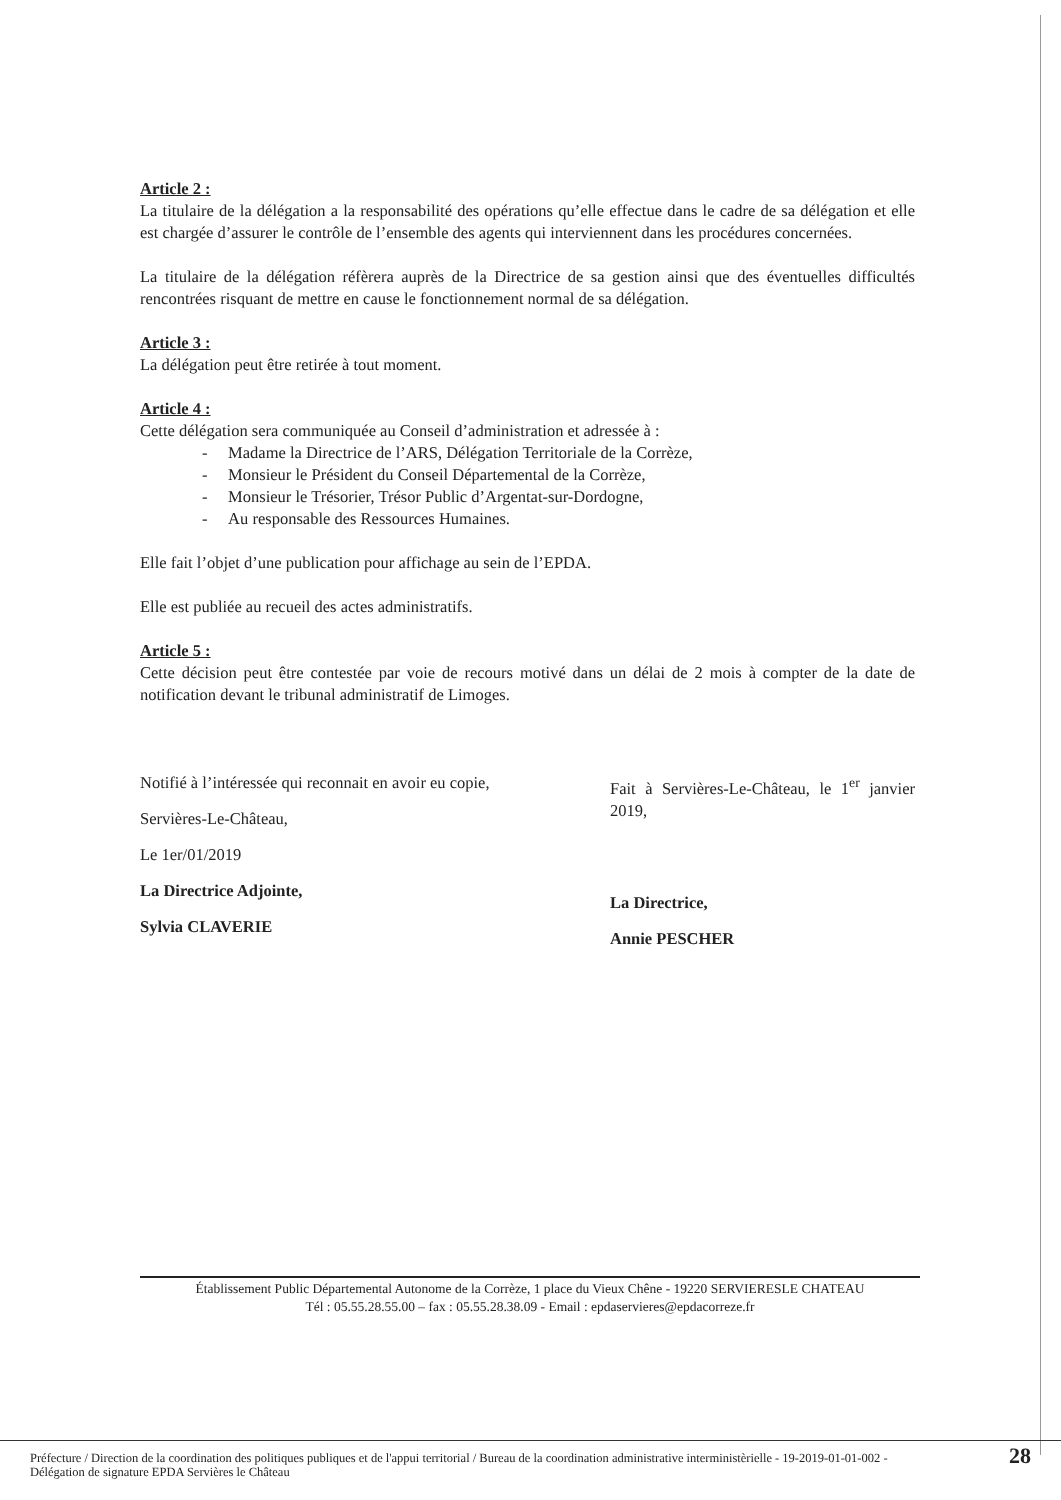Article 2 :
La titulaire de la délégation a la responsabilité des opérations qu’elle effectue dans le cadre de sa délégation et elle est chargée d’assurer le contrôle de l’ensemble des agents qui interviennent dans les procédures concernées.
La titulaire de la délégation réfèrera auprès de la Directrice de sa gestion ainsi que des éventuelles difficultés rencontrées risquant de mettre en cause le fonctionnement normal de sa délégation.
Article 3 :
La délégation peut être retirée à tout moment.
Article 4 :
Cette délégation sera communiquée au Conseil d’administration et adressée à :
- Madame la Directrice de l’ARS, Délégation Territoriale de la Corrèze,
- Monsieur le Président du Conseil Départemental de la Corrèze,
- Monsieur le Trésorier, Trésor Public d’Argentat-sur-Dordogne,
- Au responsable des Ressources Humaines.
Elle fait l’objet d’une publication pour affichage au sein de l’EPDA.
Elle est publiée au recueil des actes administratifs.
Article 5 :
Cette décision peut être contestée par voie de recours motivé dans un délai de 2 mois à compter de la date de notification devant le tribunal administratif de Limoges.
Notifié à l’intéressée qui reconnait en avoir eu copie,
Servières-Le-Château,
Le 1er/01/2019
La Directrice Adjointe,
Sylvia CLAVERIE
Fait à Servières-Le-Château, le 1<sup>er</sup> janvier 2019,
La Directrice,
Annie PESCHER
Établissement Public Départemental Autonome de la Corrèze, 1 place du Vieux Chêne - 19220 SERVIERESLE CHATEAU
Tél : 05.55.28.55.00 – fax : 05.55.28.38.09 - Email : epdaservieres@epdacorreze.fr
Préfecture / Direction de la coordination des politiques publiques et de l'appui territorial / Bureau de la coordination administrative interministèrielle - 19-2019-01-01-002 - Délégation de signature EPDA Servières le Château
28